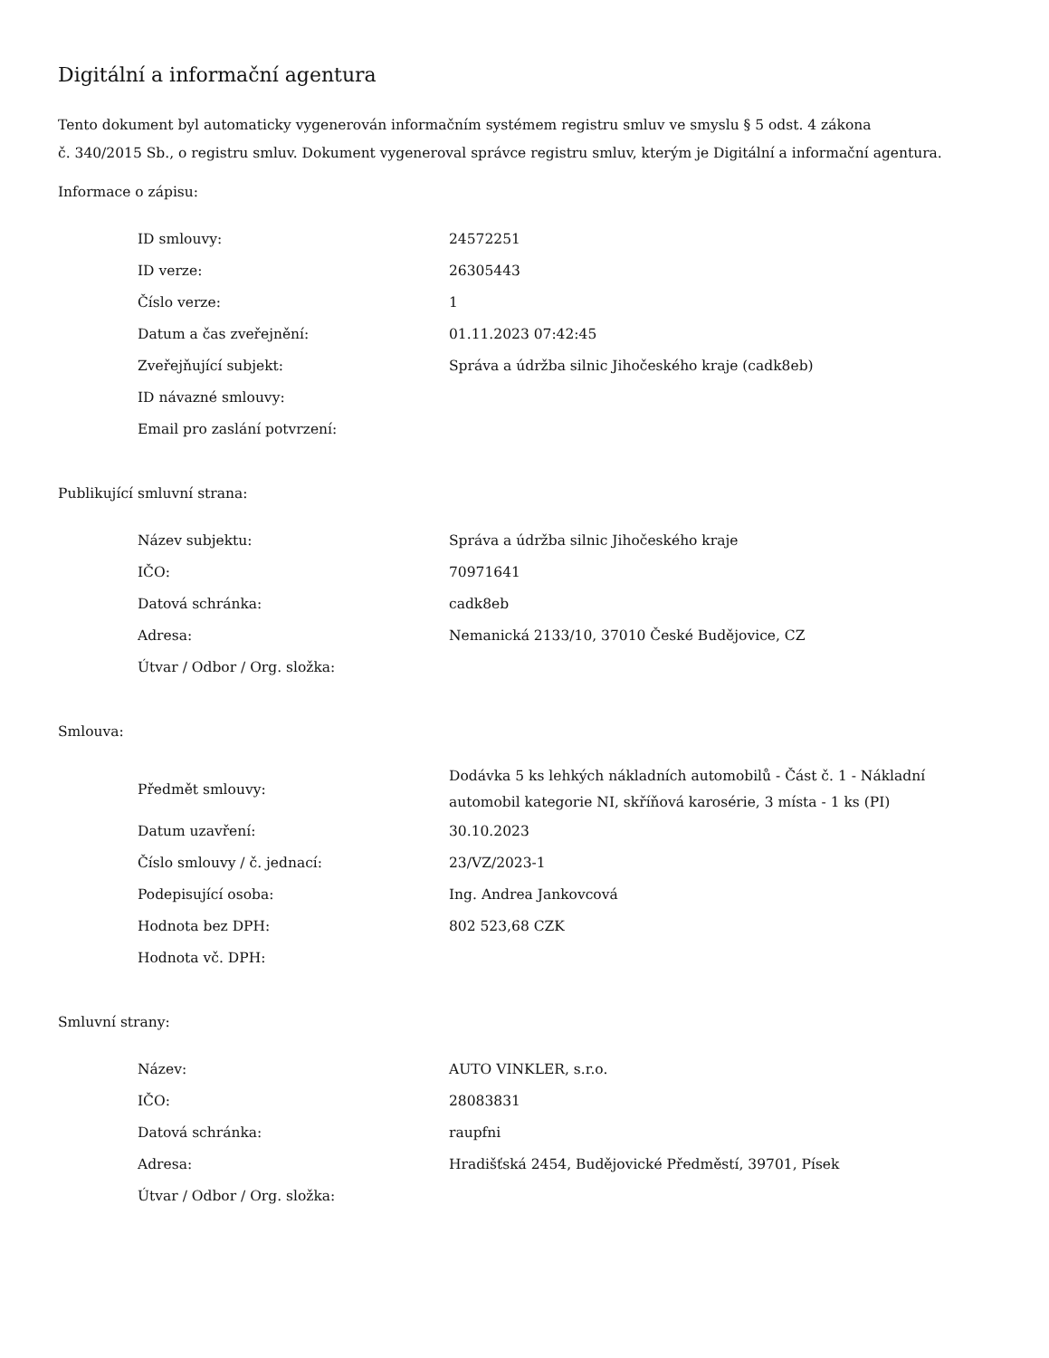Digitální a informační agentura
Tento dokument byl automaticky vygenerován informačním systémem registru smluv ve smyslu § 5 odst. 4 zákona
č. 340/2015 Sb., o registru smluv. Dokument vygeneroval správce registru smluv, kterým je Digitální a informační agentura.
Informace o zápisu:
| ID smlouvy: | 24572251 |
| ID verze: | 26305443 |
| Číslo verze: | 1 |
| Datum a čas zveřejnění: | 01.11.2023 07:42:45 |
| Zveřejňující subjekt: | Správa a údržba silnic Jihočeského kraje (cadk8eb) |
| ID návazné smlouvy: | |
| Email pro zaslání potvrzení: | |
Publikující smluvní strana:
| Název subjektu: | Správa a údržba silnic Jihočeského kraje |
| IČO: | 70971641 |
| Datová schránka: | cadk8eb |
| Adresa: | Nemanická 2133/10, 37010 České Budějovice, CZ |
| Útvar / Odbor / Org. složka: | |
Smlouva:
| Předmět smlouvy: | Dodávka 5 ks lehkých nákladních automobilů - Část č. 1 - Nákladní automobil kategorie NI, skříňová karosérie, 3 místa - 1 ks (PI) |
| Datum uzavření: | 30.10.2023 |
| Číslo smlouvy / č. jednací: | 23/VZ/2023-1 |
| Podepisující osoba: | Ing. Andrea Jankovcová |
| Hodnota bez DPH: | 802 523,68 CZK |
| Hodnota vč. DPH: | |
Smluvní strany:
| Název: | AUTO VINKLER, s.r.o. |
| IČO: | 28083831 |
| Datová schránka: | raupfni |
| Adresa: | Hradišťská 2454, Budějovické Předměstí, 39701, Písek |
| Útvar / Odbor / Org. složka: | |